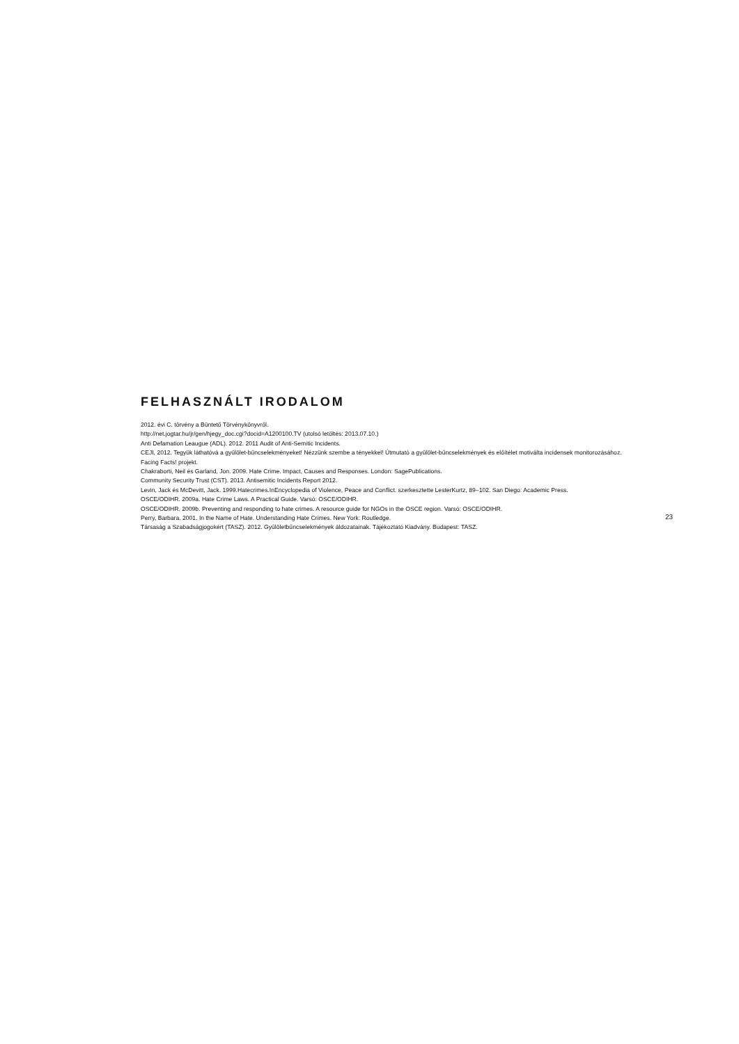FELHASZNÁLT IRODALOM
2012. évi C. törvény a Büntető Törvénykönyvről.
http://net.jogtar.hu/jr/gen/hjegy_doc.cgi?docid=A1200100.TV (utolsó letöltés: 2013.07.10.)
Anti Defamation Leaugue (ADL). 2012. 2011 Audit of Anti-Semitic Incidents.
CEJI, 2012. Tegyük láthatóvá a gyűlölet-bűncselekményeket! Nézzünk szembe a tényekkel! Útmutató a gyűlölet-bűncselekmények és előítélet motiválta incidensek monitorozásához. Facing Facts! projekt.
Chakraborti, Neil és Garland, Jon. 2009. Hate Crime. Impact, Causes and Responses. London: SagePublications.
Community Security Trust (CST). 2013. Antisemitic Incidents Report 2012.
Levin, Jack és McDevitt, Jack. 1999.Hatecrimes.InEncyclopedia of Violence, Peace and Conflict. szerkesztette LesterKurtz, 89–102. San Diego: Academic Press.
OSCE/ODIHR. 2009a. Hate Crime Laws. A Practical Guide. Varsó: OSCE/ODIHR.
OSCE/ODIHR. 2009b. Preventing and responding to hate crimes. A resource guide for NGOs in the OSCE region. Varsó: OSCE/ODIHR.
Perry, Barbara. 2001. In the Name of Hate. Understanding Hate Crimes. New York: Routledge.
Társaság a Szabadságjogokért (TASZ). 2012. Gyűlöletbűncselekmények áldozatainak. Tájékoztató Kiadvány. Budapest: TASZ.
23